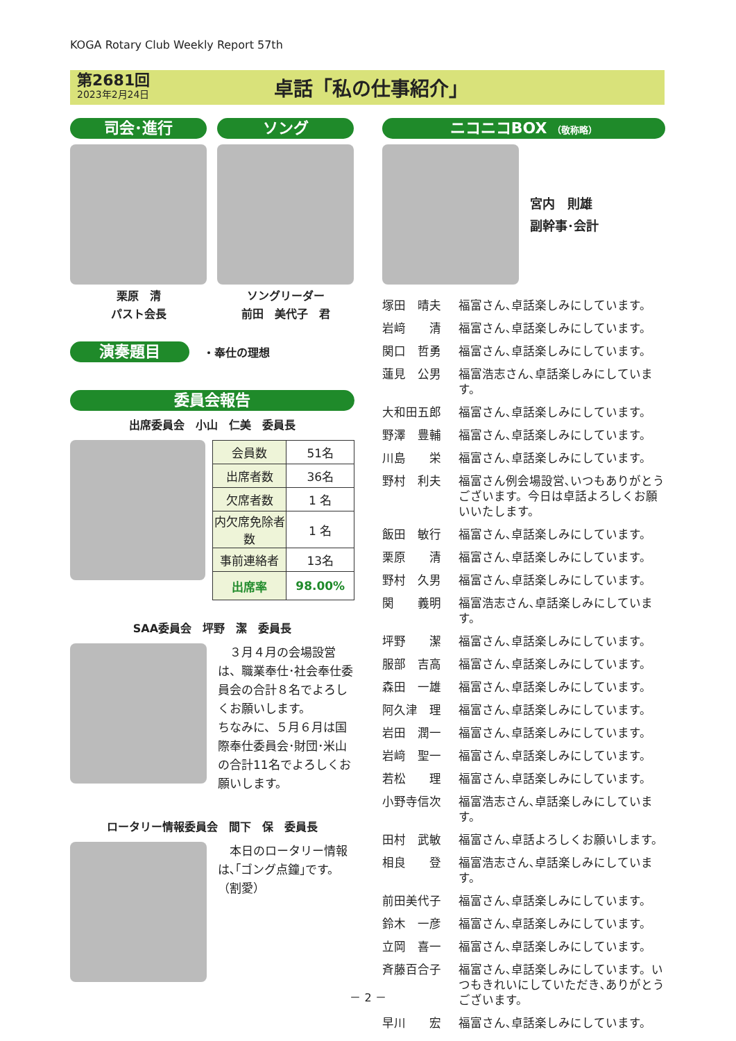KOGA Rotary Club Weekly Report 57th
第2681回
2023年2月24日
卓話「私の仕事紹介」
司会･進行
栗原　清
パスト会長
ソング
ソングリーダー
前田　美代子　君
演奏題目
・奉仕の理想
委員会報告
出席委員会　小山　仁美　委員長
| 会員数 | 51名 |
| 出席者数 | 36名 |
| 欠席者数 | 1 名 |
| 内欠席免除者数 | 1 名 |
| 事前連絡者 | 13名 |
| 出席率 | 98.00% |
SAA委員会　坪野　潔　委員長
　３月４月の会場設営は、職業奉仕･社会奉仕委員会の合計８名でよろしくお願いします。
ちなみに、５月６月は国際奉仕委員会･財団･米山の合計11名でよろしくお願いします。
ロータリー情報委員会　間下　保　委員長
　本日のロータリー情報は､｢ゴング点鐘｣です。
（割愛）
ニコニコBOX （敬称略）
宮内　則雄
副幹事･会計
塚田　晴夫 福富さん､卓話楽しみにしています。
岩﨑　　清 福富さん､卓話楽しみにしています。
関口　哲勇 福富さん､卓話楽しみにしています。
蓮見　公男 福富浩志さん､卓話楽しみにしています。
大和田五郎 福富さん､卓話楽しみにしています。
野澤　豊輔 福富さん､卓話楽しみにしています。
川島　　栄 福富さん､卓話楽しみにしています。
野村　利夫 福富さん例会場設営､いつもありがとうございます。今日は卓話よろしくお願いいたします。
飯田　敏行 福富さん､卓話楽しみにしています。
栗原　　清 福富さん､卓話楽しみにしています。
野村　久男 福富さん､卓話楽しみにしています。
関　　義明 福富浩志さん､卓話楽しみにしています。
坪野　　潔 福富さん､卓話楽しみにしています。
服部　吉高 福富さん､卓話楽しみにしています。
森田　一雄 福富さん､卓話楽しみにしています。
阿久津　理 福富さん､卓話楽しみにしています。
岩田　潤一 福富さん､卓話楽しみにしています。
岩﨑　聖一 福富さん､卓話楽しみにしています。
若松　　理 福富さん､卓話楽しみにしています。
小野寺信次 福富浩志さん､卓話楽しみにしています。
田村　武敏 福富さん､卓話よろしくお願いします。
相良　　登 福富浩志さん､卓話楽しみにしています。
前田美代子 福富さん､卓話楽しみにしています。
鈴木　一彦 福富さん､卓話楽しみにしています。
立岡　喜一 福富さん､卓話楽しみにしています。
斉藤百合子 福富さん､卓話楽しみにしています。いつもきれいにしていただき､ありがとうございます。
早川　　宏 福富さん､卓話楽しみにしています。
－ 2 －